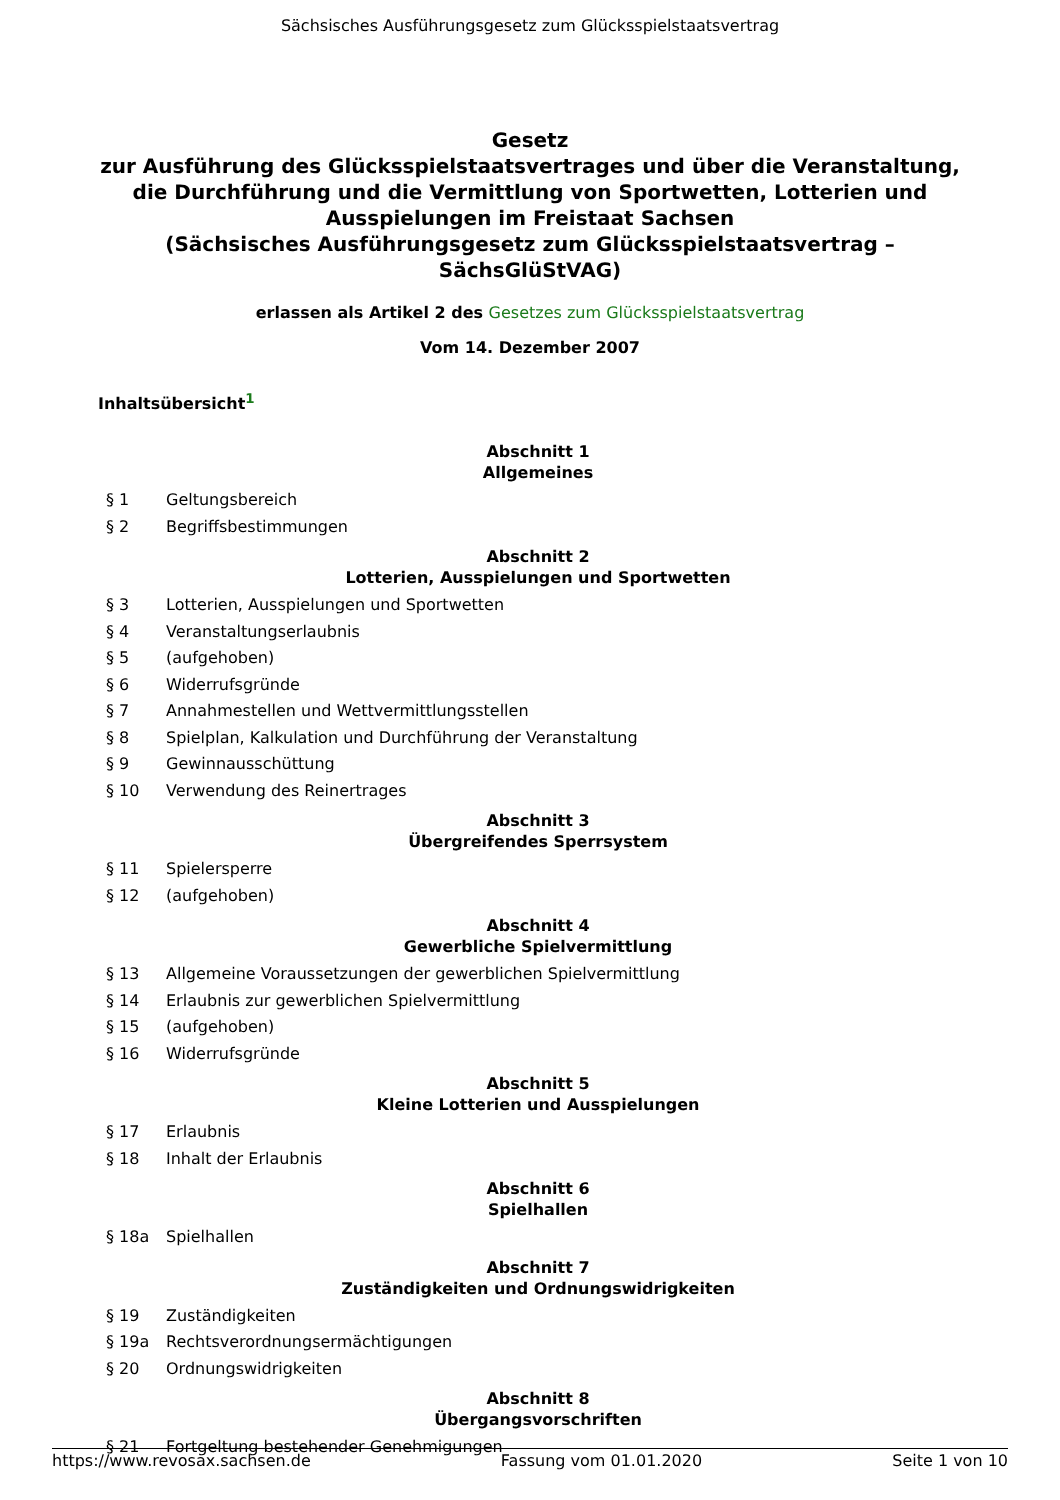Sächsisches Ausführungsgesetz zum Glücksspielstaatsvertrag
Gesetz
zur Ausführung des Glücksspielstaatsvertrages und über die Veranstaltung, die Durchführung und die Vermittlung von Sportwetten, Lotterien und Ausspielungen im Freistaat Sachsen
(Sächsisches Ausführungsgesetz zum Glücksspielstaatsvertrag – SächsGlüStVAG)
erlassen als Artikel 2 des Gesetzes zum Glücksspielstaatsvertrag
Vom 14. Dezember 2007
Inhaltsübersicht<sup>1</sup>
Abschnitt 1
Allgemeines
§ 1 Geltungsbereich
§ 2 Begriffsbestimmungen
Abschnitt 2
Lotterien, Ausspielungen und Sportwetten
§ 3 Lotterien, Ausspielungen und Sportwetten
§ 4 Veranstaltungserlaubnis
§ 5 (aufgehoben)
§ 6 Widerrufsgründe
§ 7 Annahmestellen und Wettvermittlungsstellen
§ 8 Spielplan, Kalkulation und Durchführung der Veranstaltung
§ 9 Gewinnausschüttung
§ 10 Verwendung des Reinertrages
Abschnitt 3
Übergreifendes Sperrsystem
§ 11 Spielersperre
§ 12 (aufgehoben)
Abschnitt 4
Gewerbliche Spielvermittlung
§ 13 Allgemeine Voraussetzungen der gewerblichen Spielvermittlung
§ 14 Erlaubnis zur gewerblichen Spielvermittlung
§ 15 (aufgehoben)
§ 16 Widerrufsgründe
Abschnitt 5
Kleine Lotterien und Ausspielungen
§ 17 Erlaubnis
§ 18 Inhalt der Erlaubnis
Abschnitt 6
Spielhallen
§ 18a Spielhallen
Abschnitt 7
Zuständigkeiten und Ordnungswidrigkeiten
§ 19 Zuständigkeiten
§ 19a Rechtsverordnungsermächtigungen
§ 20 Ordnungswidrigkeiten
Abschnitt 8
Übergangsvorschriften
§ 21 Fortgeltung bestehender Genehmigungen
https://www.revosax.sachsen.de Fassung vom 01.01.2020 Seite 1 von 10